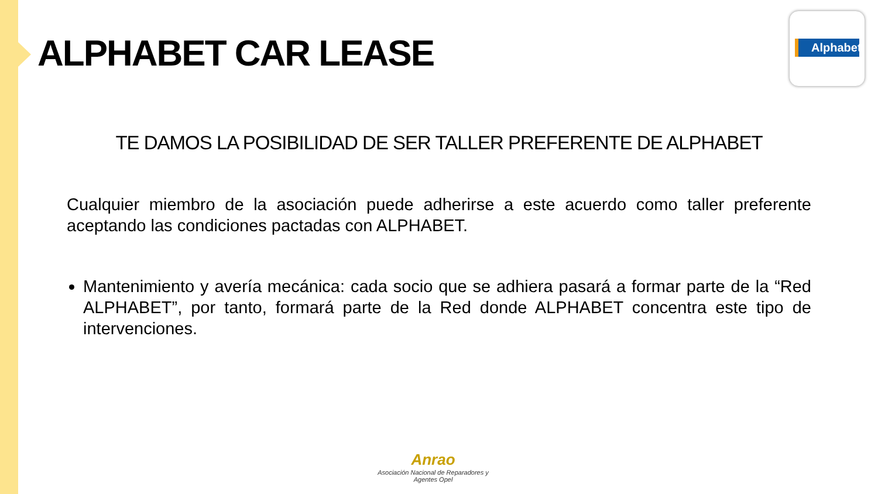ALPHABET CAR LEASE
Alphabet
TE DAMOS LA POSIBILIDAD DE SER TALLER PREFERENTE DE ALPHABET
Cualquier miembro de la asociación puede adherirse a este acuerdo como taller preferente aceptando las condiciones pactadas con ALPHABET.
Mantenimiento y avería mecánica: cada socio que se adhiera pasará a formar parte de la “Red ALPHABET”, por tanto, formará parte de la Red donde ALPHABET concentra este tipo de intervenciones.
Anrao
Asociación Nacional de Reparadores y Agentes Opel